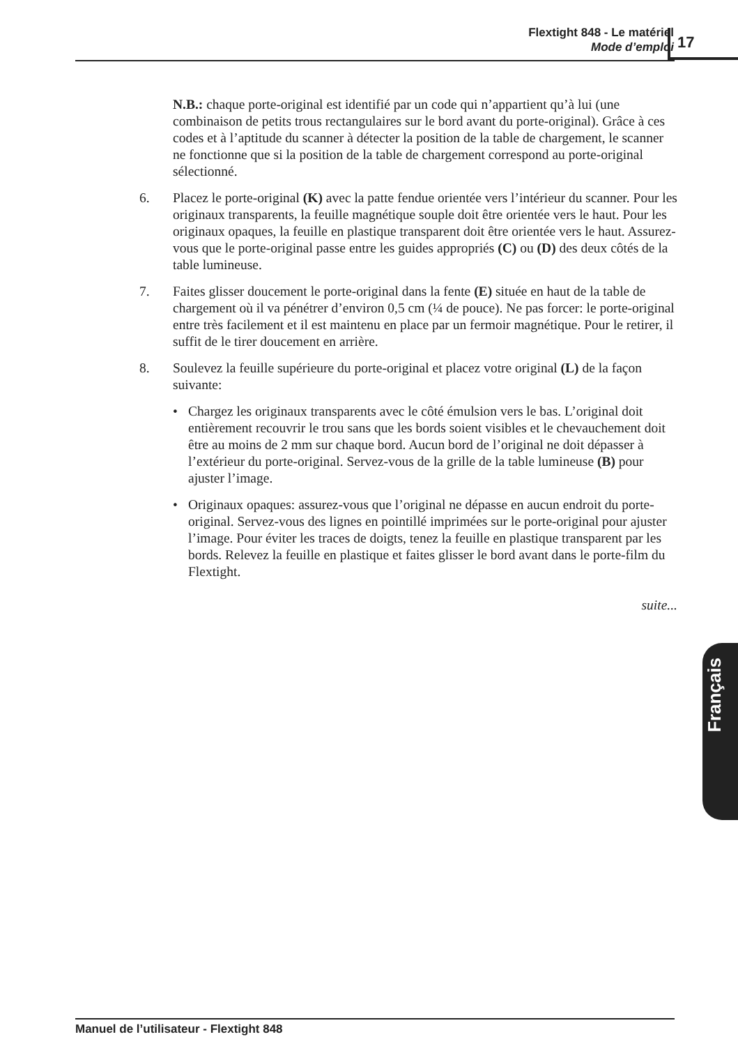Flextight 848 - Le matériel
Mode d’emploi
17
N.B.: chaque porte-original est identifié par un code qui n’appartient qu’à lui (une combinaison de petits trous rectangulaires sur le bord avant du porte-original). Grâce à ces codes et à l’aptitude du scanner à détecter la position de la table de chargement, le scanner ne fonctionne que si la position de la table de chargement correspond au porte-original sélectionné.
6. Placez le porte-original (K) avec la patte fendue orientée vers l’intérieur du scanner. Pour les originaux transparents, la feuille magnétique souple doit être orientée vers le haut. Pour les originaux opaques, la feuille en plastique transparent doit être orientée vers le haut. Assurez-vous que le porte-original passe entre les guides appropriés (C) ou (D) des deux côtés de la table lumineuse.
7. Faites glisser doucement le porte-original dans la fente (E) située en haut de la table de chargement où il va pénétrer d’environ 0,5 cm (¼ de pouce). Ne pas forcer: le porte-original entre très facilement et il est maintenu en place par un fermoir magnétique. Pour le retirer, il suffit de le tirer doucement en arrière.
8. Soulevez la feuille supérieure du porte-original et placez votre original (L) de la façon suivante:
• Chargez les originaux transparents avec le côté émulsion vers le bas. L’original doit entièrement recouvrir le trou sans que les bords soient visibles et le chevauchement doit être au moins de 2 mm sur chaque bord. Aucun bord de l’original ne doit dépasser à l’extérieur du porte-original. Servez-vous de la grille de la table lumineuse (B) pour ajuster l’image.
• Originaux opaques: assurez-vous que l’original ne dépasse en aucun endroit du porte-original. Servez-vous des lignes en pointillé imprimées sur le porte-original pour ajuster l’image. Pour éviter les traces de doigts, tenez la feuille en plastique transparent par les bords. Relevez la feuille en plastique et faites glisser le bord avant dans le porte-film du Flextight.
suite...
Français
Manuel de l’utilisateur - Flextight 848